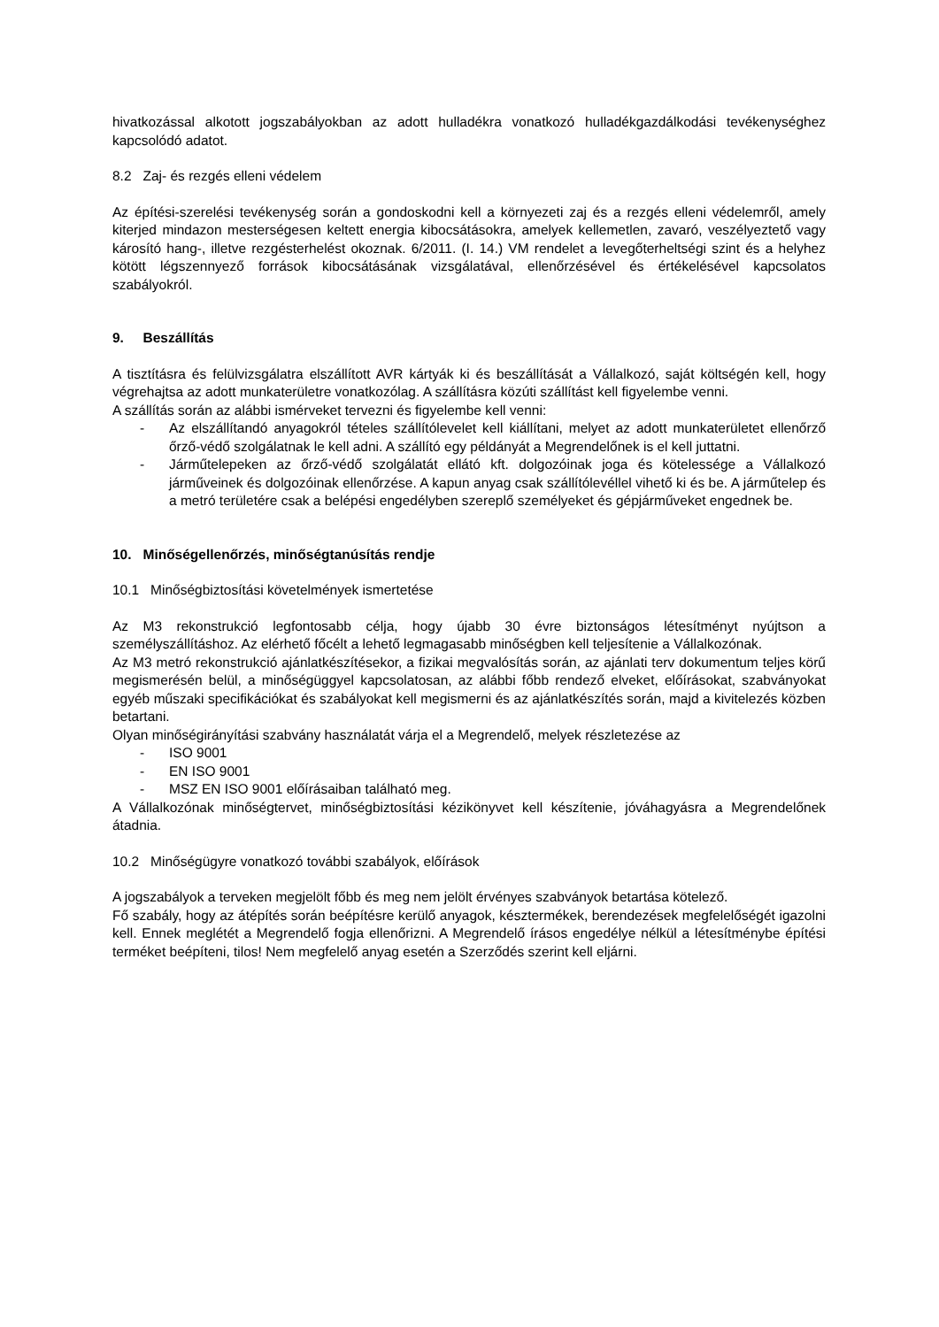hivatkozással alkotott jogszabályokban az adott hulladékra vonatkozó hulladékgazdálkodási tevékenységhez kapcsolódó adatot.
8.2 Zaj- és rezgés elleni védelem
Az építési-szerelési tevékenység során a gondoskodni kell a környezeti zaj és a rezgés elleni védelemről, amely kiterjed mindazon mesterségesen keltett energia kibocsátásokra, amelyek kellemetlen, zavaró, veszélyeztető vagy károsító hang-, illetve rezgésterhelést okoznak. 6/2011. (I. 14.) VM rendelet a levegőterheltségi szint és a helyhez kötött légszennyező források kibocsátásának vizsgálatával, ellenőrzésével és értékelésével kapcsolatos szabályokról.
9. Beszállítás
A tisztításra és felülvizsgálatra elszállított AVR kártyák ki és beszállítását a Vállalkozó, saját költségén kell, hogy végrehajtsa az adott munkaterületre vonatkozólag. A szállításra közúti szállítást kell figyelembe venni.
A szállítás során az alábbi ismérveket tervezni és figyelembe kell venni:
- Az elszállítandó anyagokról tételes szállítólevelet kell kiállítani, melyet az adott munkaterületet ellenőrző őrző-védő szolgálatnak le kell adni. A szállító egy példányát a Megrendelőnek is el kell juttatni.
- Járműtelepeken az őrző-védő szolgálatát ellátó kft. dolgozóinak joga és kötelessége a Vállalkozó járműveinek és dolgozóinak ellenőrzése. A kapun anyag csak szállítólevéllel vihető ki és be. A járműtelep és a metró területére csak a belépési engedélyben szereplő személyeket és gépjárműveket engednek be.
10. Minőségellenőrzés, minőségtanúsítás rendje
10.1 Minőségbiztosítási követelmények ismertetése
Az M3 rekonstrukció legfontosabb célja, hogy újabb 30 évre biztonságos létesítményt nyújtson a személyszállításhoz. Az elérhető főcélt a lehető legmagasabb minőségben kell teljesítenie a Vállalkozónak.
Az M3 metró rekonstrukció ajánlatkészítésekor, a fizikai megvalósítás során, az ajánlati terv dokumentum teljes körű megismerésén belül, a minőségüggyel kapcsolatosan, az alábbi főbb rendező elveket, előírásokat, szabványokat egyéb műszaki specifikációkat és szabályokat kell megismerni és az ajánlatkészítés során, majd a kivitelezés közben betartani.
Olyan minőségirányítási szabvány használatát várja el a Megrendelő, melyek részletezése az
- ISO 9001
- EN ISO 9001
- MSZ EN ISO 9001 előírásaiban található meg.
A Vállalkozónak minőségtervet, minőségbiztosítási kézikönyvet kell készítenie, jóváhagyásra a Megrendelőnek átadnia.
10.2 Minőségügyre vonatkozó további szabályok, előírások
A jogszabályok a terveken megjelölt főbb és meg nem jelölt érvényes szabványok betartása kötelező.
Fő szabály, hogy az átépítés során beépítésre kerülő anyagok, késztermékek, berendezések megfelelőségét igazolni kell. Ennek meglétét a Megrendelő fogja ellenőrizni. A Megrendelő írásos engedélye nélkül a létesítménybe építési terméket beépíteni, tilos! Nem megfelelő anyag esetén a Szerződés szerint kell eljárni.